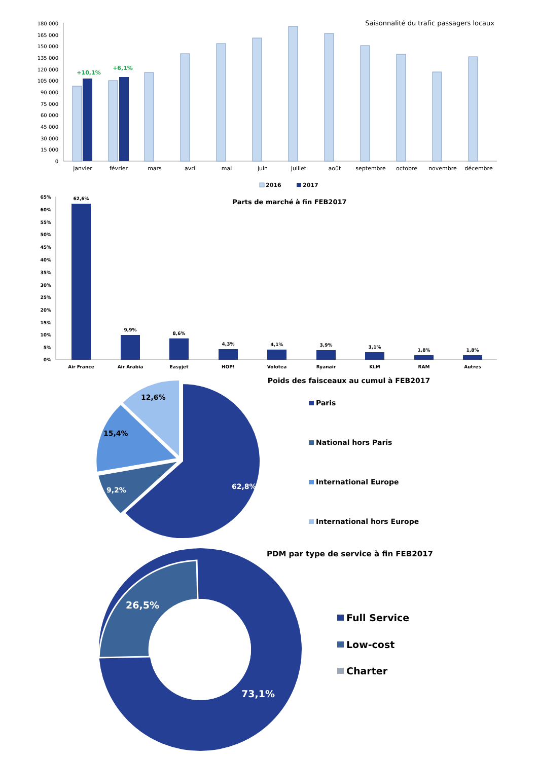Saisonnalité du trafic passagers locaux
180 000
165 000
150 000
135 000
120 000
105 000
90 000
75 000
60 000
45 000
30 000
15 000
0
+10,1%
+6,1%
janvier
février
mars
avril
mai
juin
juillet
août
septembre
octobre
novembre
décembre
2016
2017
Parts de marché à fin FEB2017
65%
60%
55%
50%
45%
40%
35%
30%
25%
20%
15%
10%
5%
0%
62,6%
9,9%
8,6%
4,3%
4,1%
3,9%
3,1%
1,8%
1,8%
Air France
Air Arabia
Easyjet
HOP!
Volotea
Ryanair
KLM
RAM
Autres
Poids des faisceaux au cumul à FEB2017
12,6%
15,4%
9,2%
62,8%
Paris
National hors Paris
International Europe
International hors Europe
PDM par type de service à fin FEB2017
26,5%
73,1%
Full Service
Low-cost
Charter